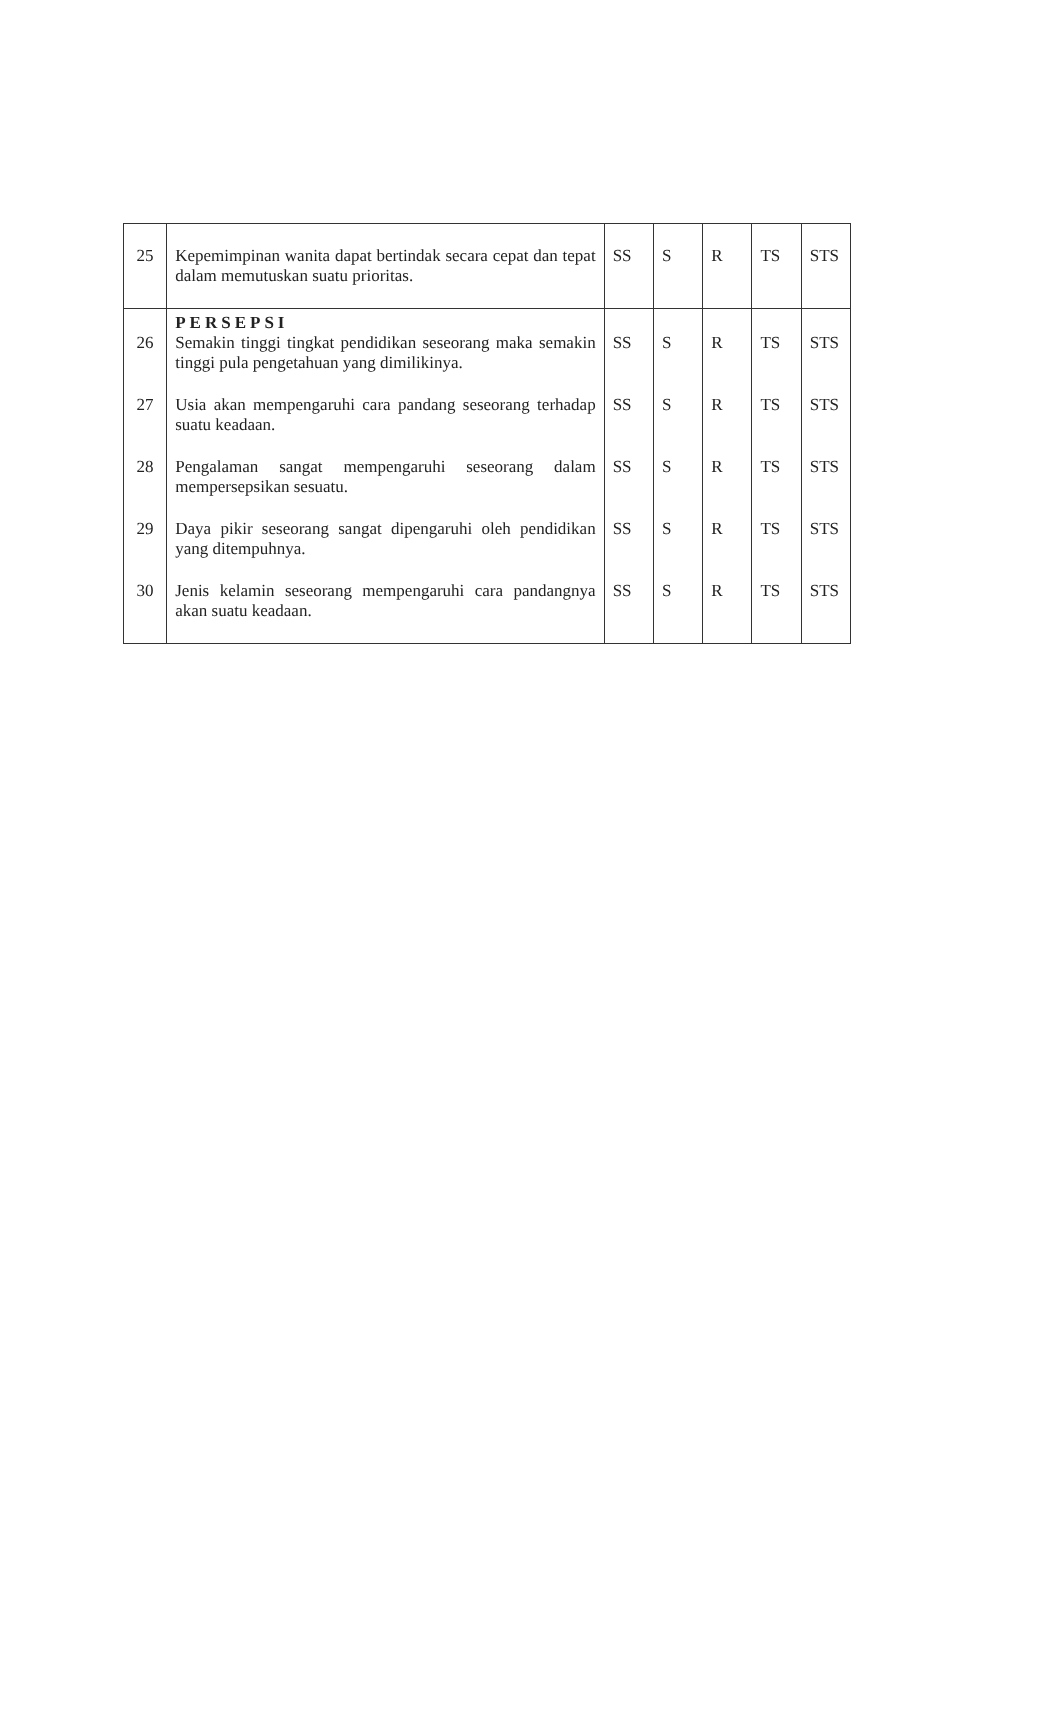| 25 | Kepemimpinan wanita dapat bertindak secara cepat dan tepat dalam memutuskan suatu prioritas. | SS | S | R | TS | STS |
| 26 | PERSEPSI Semakin tinggi tingkat pendidikan seseorang maka semakin tinggi pula pengetahuan yang dimilikinya. | SS | S | R | TS | STS |
| 27 | Usia akan mempengaruhi cara pandang seseorang terhadap suatu keadaan. | SS | S | R | TS | STS |
| 28 | Pengalaman sangat mempengaruhi seseorang dalam mempersepsikan sesuatu. | SS | S | R | TS | STS |
| 29 | Daya pikir seseorang sangat dipengaruhi oleh pendidikan yang ditempuhnya. | SS | S | R | TS | STS |
| 30 | Jenis kelamin seseorang mempengaruhi cara pandangnya akan suatu keadaan. | SS | S | R | TS | STS |